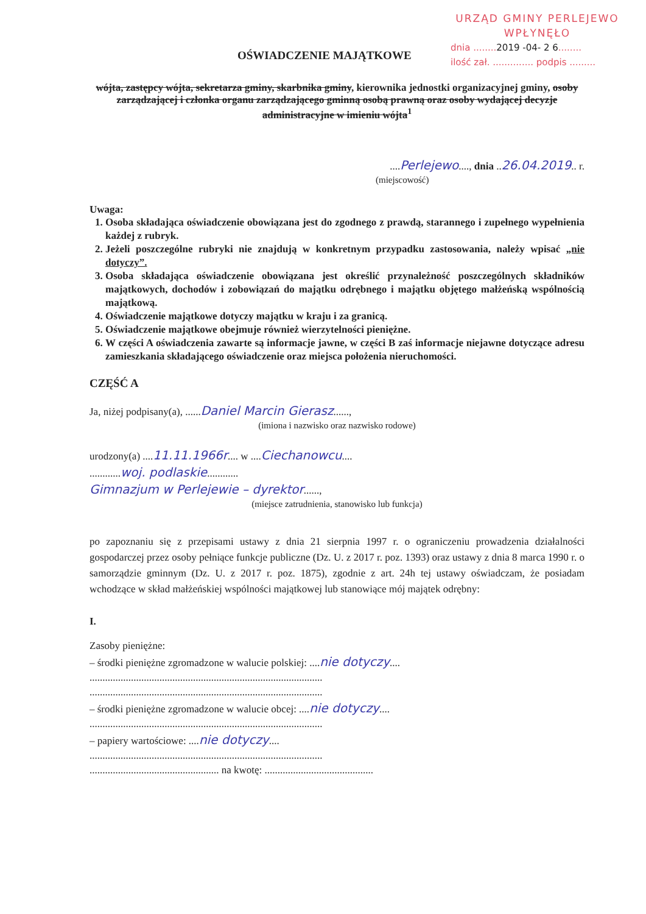URZĄD GMINY PERLEJEWO
WPŁYNĘŁO
dnia ........2019 -04- 2 6........
ilość zał. .............. podpis .........
OŚWIADCZENIE MAJĄTKOWE
wójta, zastępcy wójta, sekretarza gminy, skarbnika gminy, kierownika jednostki organizacyjnej gminy, osoby zarządzającej i członka organu zarządzającego gminną osobą prawną oraz osoby wydającej decyzje administracyjne w imieniu wójta<sup>1</sup>
....Perlejewo...., dnia ..26.04.2019.. r.
(miejscowość)
Uwaga:
1. Osoba składająca oświadczenie obowiązana jest do zgodnego z prawdą, starannego i zupełnego wypełnienia każdej z rubryk.
2. Jeżeli poszczególne rubryki nie znajdują w konkretnym przypadku zastosowania, należy wpisać „nie dotyczy”.
3. Osoba składająca oświadczenie obowiązana jest określić przynależność poszczególnych składników majątkowych, dochodów i zobowiązań do majątku odrębnego i majątku objętego małżeńską wspólnością majątkową.
4. Oświadczenie majątkowe dotyczy majątku w kraju i za granicą.
5. Oświadczenie majątkowe obejmuje również wierzytelności pieniężne.
6. W części A oświadczenia zawarte są informacje jawne, w części B zaś informacje niejawne dotyczące adresu zamieszkania składającego oświadczenie oraz miejsca położenia nieruchomości.
CZĘŚĆ A
Ja, niżej podpisany(a), ......Daniel Marcin Gierasz......,
(imiona i nazwisko oraz nazwisko rodowe)
urodzony(a) ....11.11.1966r.... w ....Ciechanowcu....
............woj. podlaskie............
Gimnazjum w Perlejewie – dyrektor......,
(miejsce zatrudnienia, stanowisko lub funkcja)
po zapoznaniu się z przepisami ustawy z dnia 21 sierpnia 1997 r. o ograniczeniu prowadzenia działalności gospodarczej przez osoby pełniące funkcje publiczne (Dz. U. z 2017 r. poz. 1393) oraz ustawy z dnia 8 marca 1990 r. o samorządzie gminnym (Dz. U. z 2017 r. poz. 1875), zgodnie z art. 24h tej ustawy oświadczam, że posiadam wchodzące w skład małżeńskiej wspólności majątkowej lub stanowiące mój majątek odrębny:
I.
Zasoby pieniężne:
– środki pieniężne zgromadzone w walucie polskiej: ....nie dotyczy....
..........................................................................................
..........................................................................................
– środki pieniężne zgromadzone w walucie obcej: ....nie dotyczy....
..........................................................................................
– papiery wartościowe: ....nie dotyczy....
..........................................................................................
.................................................. na kwotę: ..........................................